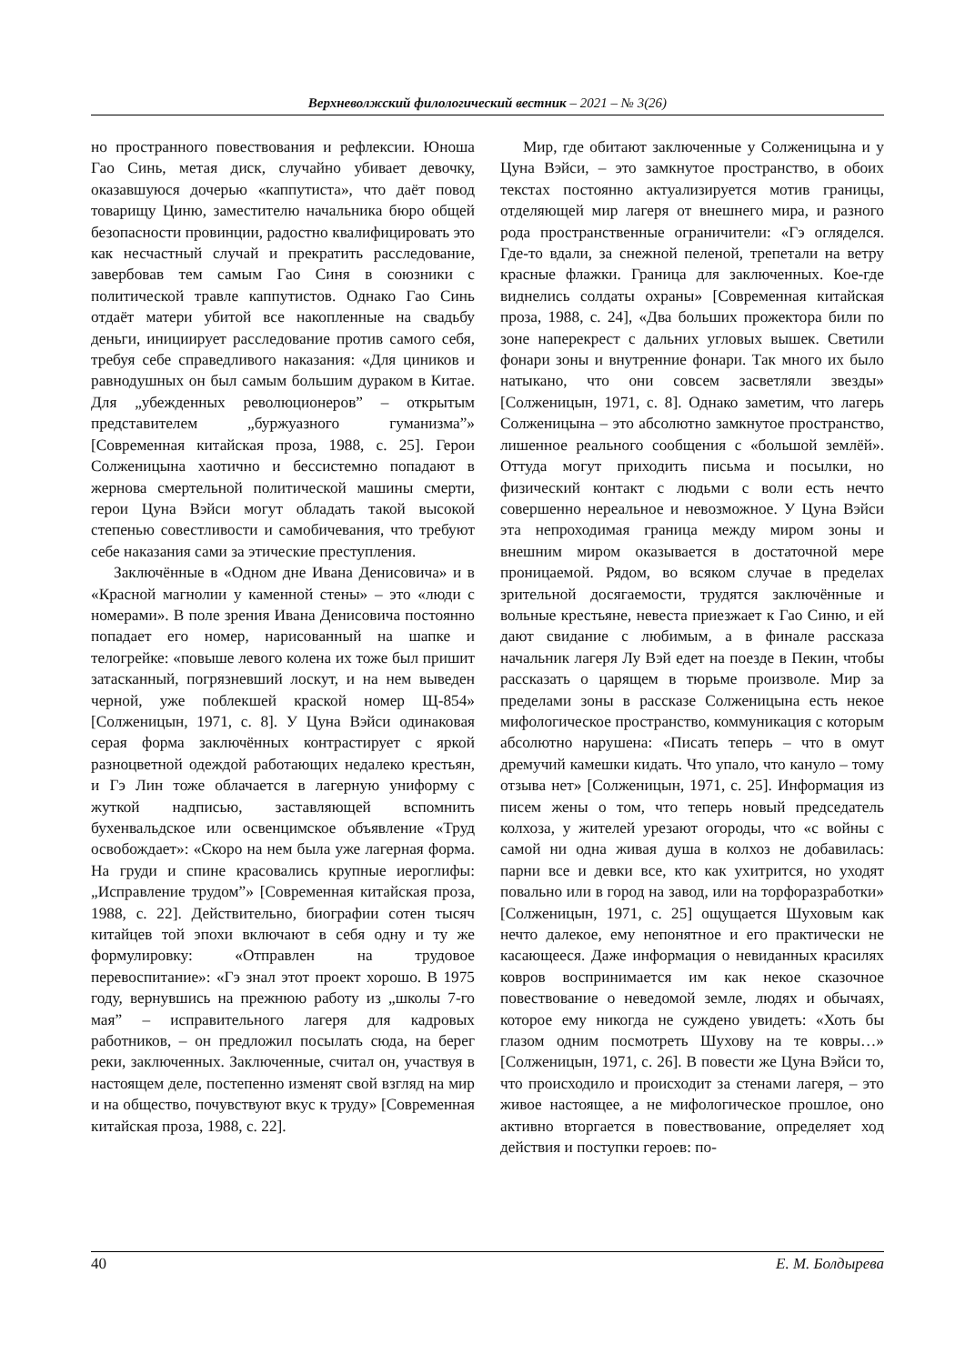Верхневолжский филологический вестник – 2021 – № 3(26)
но пространного повествования и рефлексии. Юноша Гао Синь, метая диск, случайно убивает девочку, оказавшуюся дочерью «каппутиста», что даёт повод товарищу Циню, заместителю начальника бюро общей безопасности провинции, радостно квалифицировать это как несчастный случай и прекратить расследование, завербовав тем самым Гао Синя в союзники с политической травле каппутистов. Однако Гао Синь отдаёт матери убитой все накопленные на свадьбу деньги, инициирует расследование против самого себя, требуя себе справедливого наказания: «Для циников и равнодушных он был самым большим дураком в Китае. Для „убежденных революционеров” – открытым представителем „буржуазного гуманизма”» [Современная китайская проза, 1988, с. 25]. Герои Солженицына хаотично и бессистемно попадают в жернова смертельной политической машины смерти, герои Цуна Вэйси могут обладать такой высокой степенью совестливости и самобичевания, что требуют себе наказания сами за этические преступления.
Заключённые в «Одном дне Ивана Денисовича» и в «Красной магнолии у каменной стены» – это «люди с номерами». В поле зрения Ивана Денисовича постоянно попадает его номер, нарисованный на шапке и телогрейке: «повыше левого колена их тоже был пришит затасканный, погрязневший лоскут, и на нем выведен черной, уже поблекшей краской номер Щ-854» [Солженицын, 1971, с. 8]. У Цуна Вэйси одинаковая серая форма заключённых контрастирует с яркой разноцветной одеждой работающих недалеко крестьян, и Гэ Лин тоже облачается в лагерную униформу с жуткой надписью, заставляющей вспомнить бухенвальдское или освенцимское объявление «Труд освобождает»: «Скоро на нем была уже лагерная форма. На груди и спине красовались крупные иероглифы: „Исправление трудом”» [Современная китайская проза, 1988, с. 22]. Действительно, биографии сотен тысяч китайцев той эпохи включают в себя одну и ту же формулировку: «Отправлен на трудовое перевоспитание»: «Гэ знал этот проект хорошо. В 1975 году, вернувшись на прежнюю работу из „школы 7-го мая” – исправительного лагеря для кадровых работников, – он предложил посылать сюда, на берег реки, заключенных. Заключенные, считал он, участвуя в настоящем деле, постепенно изменят свой взгляд на мир и на общество, почувствуют вкус к труду» [Современная китайская проза, 1988, с. 22].
Мир, где обитают заключенные у Солженицына и у Цуна Вэйси, – это замкнутое пространство, в обоих текстах постоянно актуализируется мотив границы, отделяющей мир лагеря от внешнего мира, и разного рода пространственные ограничители: «Гэ огляделся. Где-то вдали, за снежной пеленой, трепетали на ветру красные флажки. Граница для заключенных. Кое-где виднелись солдаты охраны» [Современная китайская проза, 1988, с. 24], «Два больших прожектора били по зоне наперекрест с дальних угловых вышек. Светили фонари зоны и внутренние фонари. Так много их было натыкано, что они совсем засветляли звезды» [Солженицын, 1971, с. 8]. Однако заметим, что лагерь Солженицына – это абсолютно замкнутое пространство, лишенное реального сообщения с «большой землёй». Оттуда могут приходить письма и посылки, но физический контакт с людьми с воли есть нечто совершенно нереальное и невозможное. У Цуна Вэйси эта непроходимая граница между миром зоны и внешним миром оказывается в достаточной мере проницаемой. Рядом, во всяком случае в пределах зрительной досягаемости, трудятся заключённые и вольные крестьяне, невеста приезжает к Гао Синю, и ей дают свидание с любимым, а в финале рассказа начальник лагеря Лу Вэй едет на поезде в Пекин, чтобы рассказать о царящем в тюрьме произволе. Мир за пределами зоны в рассказе Солженицына есть некое мифологическое пространство, коммуникация с которым абсолютно нарушена: «Писать теперь – что в омут дремучий камешки кидать. Что упало, что кануло – тому отзыва нет» [Солженицын, 1971, с. 25]. Информация из писем жены о том, что теперь новый председатель колхоза, у жителей урезают огороды, что «с войны с самой ни одна живая душа в колхоз не добавилась: парни все и девки все, кто как ухитрится, но уходят повально или в город на завод, или на торфоразработки» [Солженицын, 1971, с. 25] ощущается Шуховым как нечто далекое, ему непонятное и его практически не касающееся. Даже информация о невиданных красилях ковров воспринимается им как некое сказочное повествование о неведомой земле, людях и обычаях, которое ему никогда не суждено увидеть: «Хоть бы глазом одним посмотреть Шухову на те ковры…» [Солженицын, 1971, с. 26]. В повести же Цуна Вэйси то, что происходило и происходит за стенами лагеря, – это живое настоящее, а не мифологическое прошлое, оно активно вторгается в повествование, определяет ход действия и поступки героев: по-
40 Е. М. Болдырева